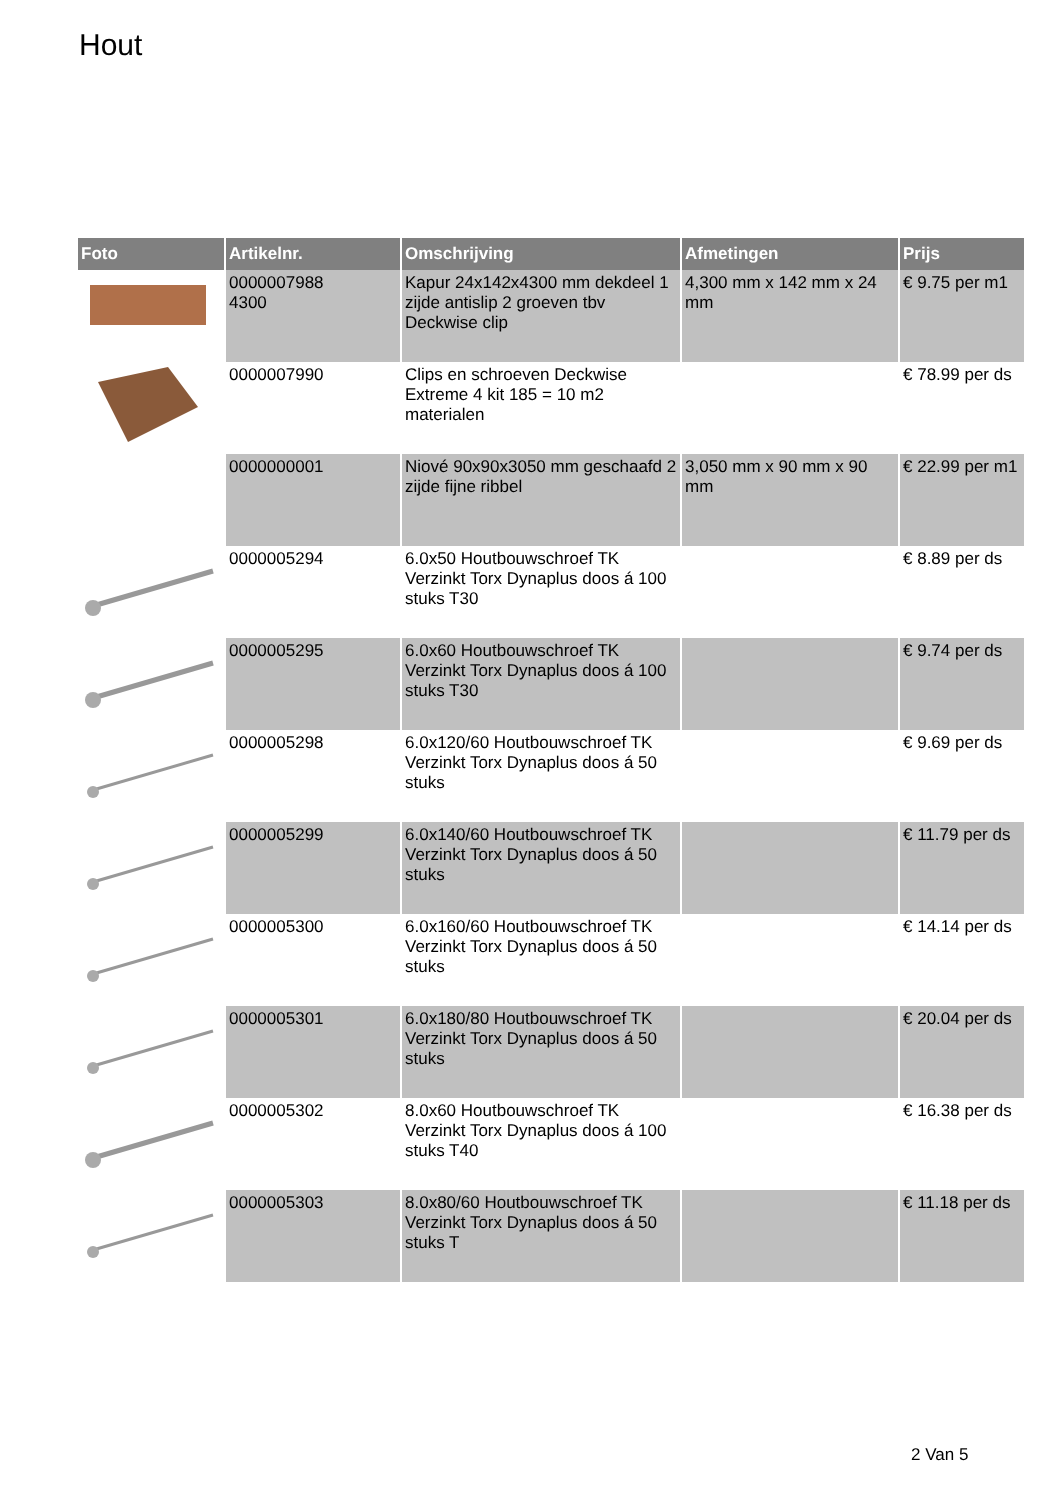Hout
| Foto | Artikelnr. | Omschrijving | Afmetingen | Prijs |
| --- | --- | --- | --- | --- |
| | 0000007988 4300 | Kapur 24x142x4300 mm dekdeel 1 zijde antislip 2 groeven tbv Deckwise clip | 4,300 mm x 142 mm x 24 mm | € 9.75 per m1 |
| | 0000007990 | Clips en schroeven Deckwise Extreme 4 kit 185 = 10 m2 materialen | | € 78.99 per ds |
| | 0000000001 | Niové 90x90x3050 mm geschaafd 2 zijde fijne ribbel | 3,050 mm x 90 mm x 90 mm | € 22.99 per m1 |
| | 0000005294 | 6.0x50 Houtbouwschroef TK Verzinkt Torx Dynaplus doos á 100 stuks T30 | | € 8.89 per ds |
| | 0000005295 | 6.0x60 Houtbouwschroef TK Verzinkt Torx Dynaplus doos á 100 stuks T30 | | € 9.74 per ds |
| | 0000005298 | 6.0x120/60 Houtbouwschroef TK Verzinkt Torx Dynaplus doos á 50 stuks | | € 9.69 per ds |
| | 0000005299 | 6.0x140/60 Houtbouwschroef TK Verzinkt Torx Dynaplus doos á 50 stuks | | € 11.79 per ds |
| | 0000005300 | 6.0x160/60 Houtbouwschroef TK Verzinkt Torx Dynaplus doos á 50 stuks | | € 14.14 per ds |
| | 0000005301 | 6.0x180/80 Houtbouwschroef TK Verzinkt Torx Dynaplus doos á 50 stuks | | € 20.04 per ds |
| | 0000005302 | 8.0x60 Houtbouwschroef TK Verzinkt Torx Dynaplus doos á 100 stuks T40 | | € 16.38 per ds |
| | 0000005303 | 8.0x80/60 Houtbouwschroef TK Verzinkt Torx Dynaplus doos á 50 stuks T | | € 11.18 per ds |
2 Van 5